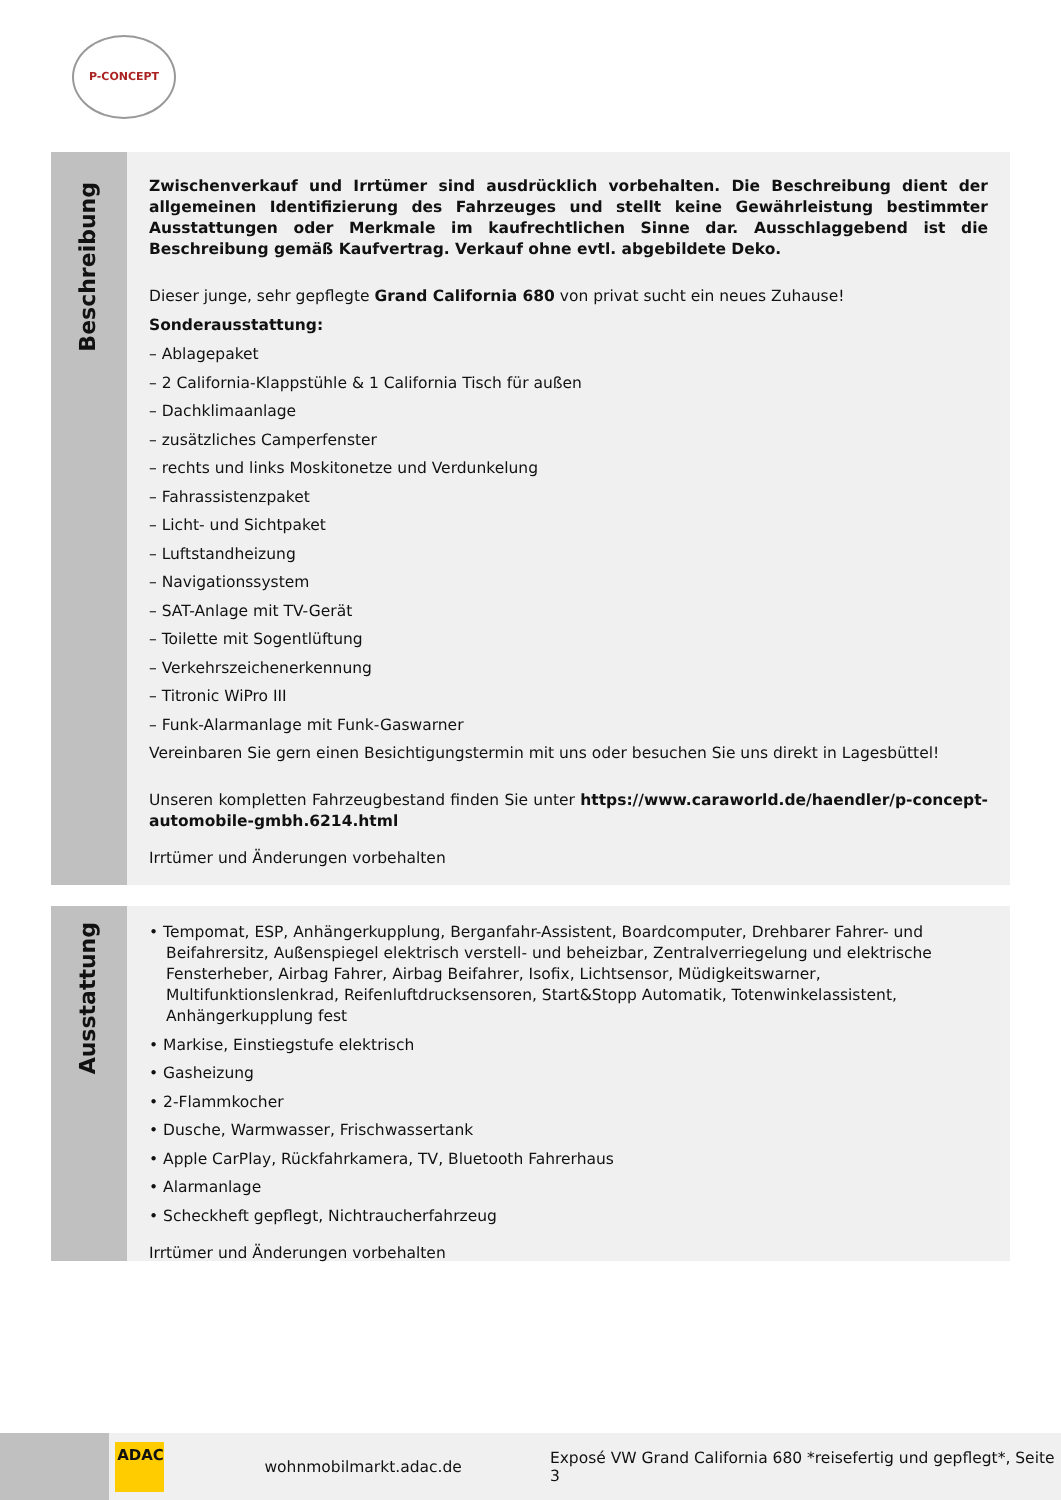P-CONCEPT
Beschreibung
Zwischenverkauf und Irrtümer sind ausdrücklich vorbehalten. Die Beschreibung dient der allgemeinen Identifizierung des Fahrzeuges und stellt keine Gewährleistung bestimmter Ausstattungen oder Merkmale im kaufrechtlichen Sinne dar. Ausschlaggebend ist die Beschreibung gemäß Kaufvertrag. Verkauf ohne evtl. abgebildete Deko.
Dieser junge, sehr gepflegte Grand California 680 von privat sucht ein neues Zuhause!
Sonderausstattung:
– Ablagepaket
– 2 California-Klappstühle & 1 California Tisch für außen
– Dachklimaanlage
– zusätzliches Camperfenster
– rechts und links Moskitonetze und Verdunkelung
– Fahrassistenzpaket
– Licht- und Sichtpaket
– Luftstandheizung
– Navigationssystem
– SAT-Anlage mit TV-Gerät
– Toilette mit Sogentlüftung
– Verkehrszeichenerkennung
– Titronic WiPro III
– Funk-Alarmanlage mit Funk-Gaswarner
Vereinbaren Sie gern einen Besichtigungstermin mit uns oder besuchen Sie uns direkt in Lagesbüttel!
Unseren kompletten Fahrzeugbestand finden Sie unter https://www.caraworld.de/haendler/p-concept-automobile-gmbh.6214.html
Irrtümer und Änderungen vorbehalten
Ausstattung
• Tempomat, ESP, Anhängerkupplung, Berganfahr-Assistent, Boardcomputer, Drehbarer Fahrer- und Beifahrersitz, Außenspiegel elektrisch verstell- und beheizbar, Zentralverriegelung und elektrische Fensterheber, Airbag Fahrer, Airbag Beifahrer, Isofix, Lichtsensor, Müdigkeitswarner, Multifunktionslenkrad, Reifenluftdrucksensoren, Start&Stopp Automatik, Totenwinkelassistent, Anhängerkupplung fest
• Markise, Einstiegstufe elektrisch
• Gasheizung
• 2-Flammkocher
• Dusche, Warmwasser, Frischwassertank
• Apple CarPlay, Rückfahrkamera, TV, Bluetooth Fahrerhaus
• Alarmanlage
• Scheckheft gepflegt, Nichtraucherfahrzeug
Irrtümer und Änderungen vorbehalten
ADAC
wohnmobilmarkt.adac.de
Exposé VW Grand California 680 *reisefertig und gepflegt*, Seite 3